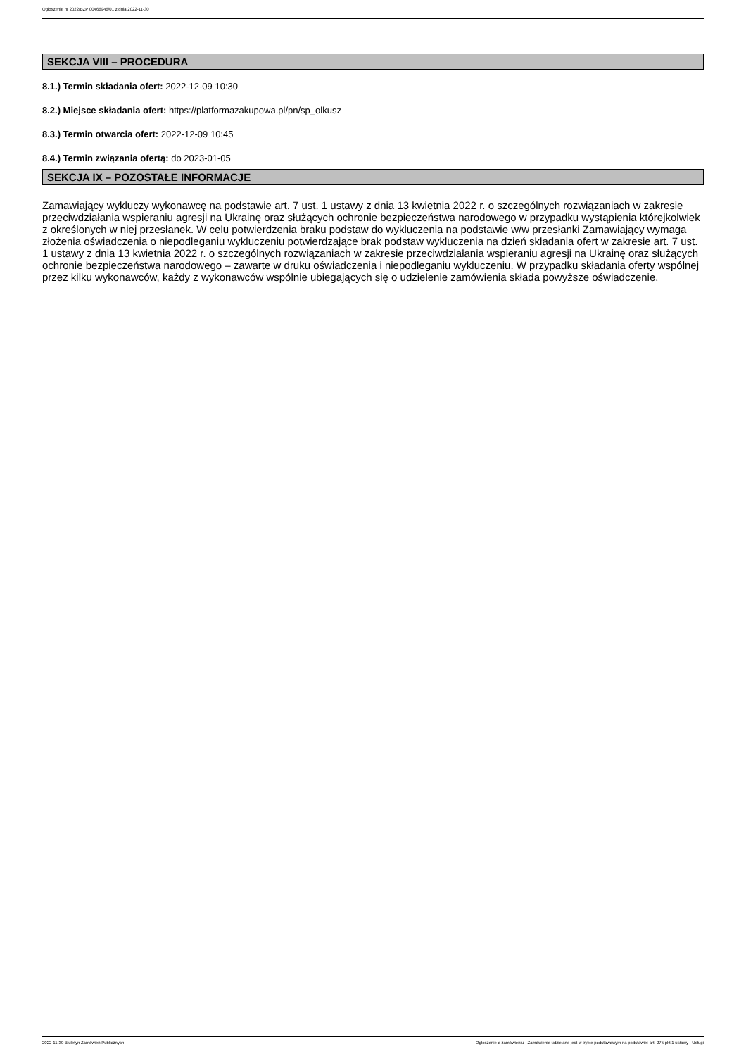Ogłoszenie nr 2022/BZP 00466946/01 z dnia 2022-11-30
SEKCJA VIII – PROCEDURA
8.1.) Termin składania ofert: 2022-12-09 10:30
8.2.) Miejsce składania ofert: https://platformazakupowa.pl/pn/sp_olkusz
8.3.) Termin otwarcia ofert: 2022-12-09 10:45
8.4.) Termin związania ofertą: do 2023-01-05
SEKCJA IX – POZOSTAŁE INFORMACJE
Zamawiający wykluczy wykonawcę na podstawie art. 7 ust. 1 ustawy z dnia 13 kwietnia 2022 r. o szczególnych rozwiązaniach w zakresie przeciwdziałania wspieraniu agresji na Ukrainę oraz służących ochronie bezpieczeństwa narodowego w przypadku wystąpienia którejkolwiek z określonych w niej przesłanek. W celu potwierdzenia braku podstaw do wykluczenia na podstawie w/w przesłanki Zamawiający wymaga złożenia oświadczenia o niepodleganiu wykluczeniu potwierdzające brak podstaw wykluczenia na dzień składania ofert w zakresie art. 7 ust. 1 ustawy z dnia 13 kwietnia 2022 r. o szczególnych rozwiązaniach w zakresie przeciwdziałania wspieraniu agresji na Ukrainę oraz służących ochronie bezpieczeństwa narodowego – zawarte w druku oświadczenia i niepodleganiu wykluczeniu. W przypadku składania oferty wspólnej przez kilku wykonawców, każdy z wykonawców wspólnie ubiegających się o udzielenie zamówienia składa powyższe oświadczenie.
2022-11-30 Biuletyn Zamówień Publicznych Ogłoszenie o zamówieniu - Zamówienie udzielane jest w trybie podstawowym na podstawie: art. 275 pkt 1 ustawy - Usługi